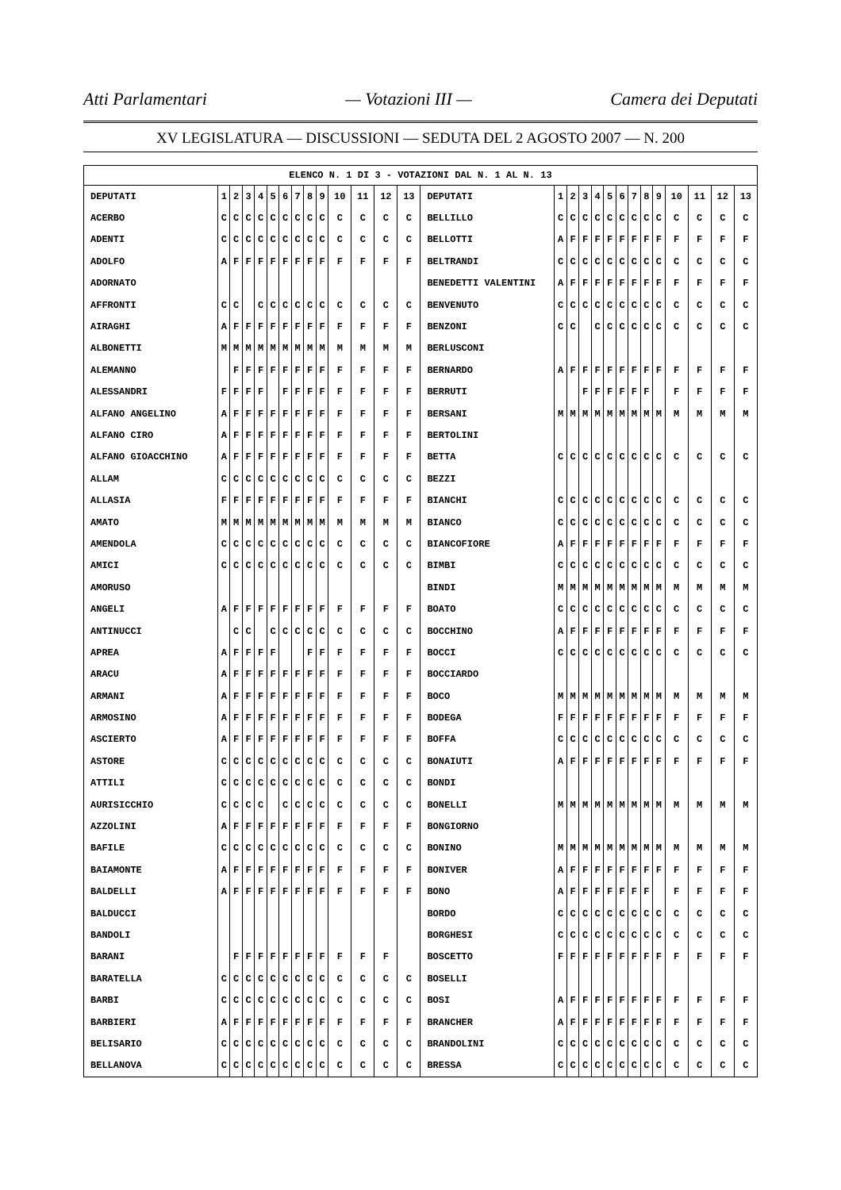Atti Parlamentari — Votazioni III — Camera dei Deputati
XV LEGISLATURA — DISCUSSIONI — SEDUTA DEL 2 AGOSTO 2007 — N. 200
| ELENCO N. 1 DI 3 - VOTAZIONI DAL N. 1 AL N. 13 | | | | | | | | | | | | | | | | | | | | | | | | | | | |
| --- | --- | --- | --- | --- | --- | --- | --- | --- | --- | --- | --- | --- | --- | --- | --- | --- | --- | --- | --- | --- | --- | --- | --- | --- | --- | --- | --- |
| DEPUTATI | 1 | 2 | 3 | 4 | 5 | 6 | 7 | 8 | 9 | 10 | 11 | 12 | 13 | DEPUTATI | 1 | 2 | 3 | 4 | 5 | 6 | 7 | 8 | 9 | 10 | 11 | 12 | 13 |
| ACERBO | C | C | C | C | C | C | C | C | C | C | C | C | C | BELLILLO | C | C | C | C | C | C | C | C | C | C | C | C | C |
| ADENTI | C | C | C | C | C | C | C | C | C | C | C | C | C | BELLOTTI | A | F | F | F | F | F | F | F | F | F | F | F | F |
| ADOLFO | A | F | F | F | F | F | F | F | F | F | F | F | F | BELTRANDI | C | C | C | C | C | C | C | C | C | C | C | C | C |
| ADORNATO | | | | | | | | | | | | | | BENEDETTI VALENTINI | A | F | F | F | F | F | F | F | F | F | F | F | F |
| AFFRONTI | C | C | | C | C | C | C | C | C | C | C | C | C | BENVENUTO | C | C | C | C | C | C | C | C | C | C | C | C | C |
| AIRAGHI | A | F | F | F | F | F | F | F | F | F | F | F | F | BENZONI | C | C | | C | C | C | C | C | C | C | C | C | C |
| ALBONETTI | M | M | M | M | M | M | M | M | M | M | M | M | M | BERLUSCONI | | | | | | | | | | | | | |
| ALEMANNO | | F | F | F | F | F | F | F | F | F | F | F | F | BERNARDO | A | F | F | F | F | F | F | F | F | F | F | F | F |
| ALESSANDRI | F | F | F | F | | F | F | F | F | F | F | F | F | BERRUTI | | | F | F | F | F | F | F | | F | F | F | F |
| ALFANO ANGELINO | A | F | F | F | F | F | F | F | F | F | F | F | F | BERSANI | M | M | M | M | M | M | M | M | M | M | M | M | M |
| ALFANO CIRO | A | F | F | F | F | F | F | F | F | F | F | F | F | BERTOLINI | | | | | | | | | | | | | |
| ALFANO GIOACCHINO | A | F | F | F | F | F | F | F | F | F | F | F | F | BETTA | C | C | C | C | C | C | C | C | C | C | C | C | C |
| ALLAM | C | C | C | C | C | C | C | C | C | C | C | C | C | BEZZI | | | | | | | | | | | | | |
| ALLASIA | F | F | F | F | F | F | F | F | F | F | F | F | F | BIANCHI | C | C | C | C | C | C | C | C | C | C | C | C | C |
| AMATO | M | M | M | M | M | M | M | M | M | M | M | M | M | BIANCO | C | C | C | C | C | C | C | C | C | C | C | C | C |
| AMENDOLA | C | C | C | C | C | C | C | C | C | C | C | C | C | BIANCOFIORE | A | F | F | F | F | F | F | F | F | F | F | F | F |
| AMICI | C | C | C | C | C | C | C | C | C | C | C | C | C | BIMBI | C | C | C | C | C | C | C | C | C | C | C | C | C |
| AMORUSO | | | | | | | | | | | | | | BINDI | M | M | M | M | M | M | M | M | M | M | M | M | M |
| ANGELI | A | F | F | F | F | F | F | F | F | F | F | F | F | BOATO | C | C | C | C | C | C | C | C | C | C | C | C | C |
| ANTINUCCI | | C | C | | C | C | C | C | C | C | C | C | C | BOCCHINO | A | F | F | F | F | F | F | F | F | F | F | F | F |
| APREA | A | F | F | F | F | | | F | F | F | F | F | F | BOCCI | C | C | C | C | C | C | C | C | C | C | C | C | C |
| ARACU | A | F | F | F | F | F | F | F | F | F | F | F | F | BOCCIARDO | | | | | | | | | | | | | |
| ARMANI | A | F | F | F | F | F | F | F | F | F | F | F | F | BOCO | M | M | M | M | M | M | M | M | M | M | M | M | M |
| ARMOSINO | A | F | F | F | F | F | F | F | F | F | F | F | F | BODEGA | F | F | F | F | F | F | F | F | F | F | F | F | F |
| ASCIERTO | A | F | F | F | F | F | F | F | F | F | F | F | F | BOFFA | C | C | C | C | C | C | C | C | C | C | C | C | C |
| ASTORE | C | C | C | C | C | C | C | C | C | C | C | C | C | BONAIUTI | A | F | F | F | F | F | F | F | F | F | F | F | F |
| ATTILI | C | C | C | C | C | C | C | C | C | C | C | C | C | BONDI | | | | | | | | | | | | | |
| AURISICCHIO | C | C | C | C | | C | C | C | C | C | C | C | C | BONELLI | M | M | M | M | M | M | M | M | M | M | M | M | M |
| AZZOLINI | A | F | F | F | F | F | F | F | F | F | F | F | F | BONGIORNO | | | | | | | | | | | | | |
| BAFILE | C | C | C | C | C | C | C | C | C | C | C | C | C | BONINO | M | M | M | M | M | M | M | M | M | M | M | M | M |
| BAIAMONTE | A | F | F | F | F | F | F | F | F | F | F | F | F | BONIVER | A | F | F | F | F | F | F | F | F | F | F | F | F |
| BALDELLI | A | F | F | F | F | F | F | F | F | F | F | F | F | BONO | A | F | F | F | F | F | F | F | | F | F | F | F |
| BALDUCCI | | | | | | | | | | | | | | BORDO | C | C | C | C | C | C | C | C | C | C | C | C | C |
| BANDOLI | | | | | | | | | | | | | | BORGHESI | C | C | C | C | C | C | C | C | C | C | C | C | C |
| BARANI | | F | F | F | F | F | F | F | F | F | F | F | | BOSCETTO | F | F | F | F | F | F | F | F | F | F | F | F | F |
| BARATELLA | C | C | C | C | C | C | C | C | C | C | C | C | C | BOSELLI | | | | | | | | | | | | | |
| BARBI | C | C | C | C | C | C | C | C | C | C | C | C | C | BOSI | A | F | F | F | F | F | F | F | F | F | F | F | F |
| BARBIERI | A | F | F | F | F | F | F | F | F | F | F | F | F | BRANCHER | A | F | F | F | F | F | F | F | F | F | F | F | F |
| BELISARIO | C | C | C | C | C | C | C | C | C | C | C | C | C | BRANDOLINI | C | C | C | C | C | C | C | C | C | C | C | C | C |
| BELLANOVA | C | C | C | C | C | C | C | C | C | C | C | C | C | BRESSA | C | C | C | C | C | C | C | C | C | C | C | C | C |